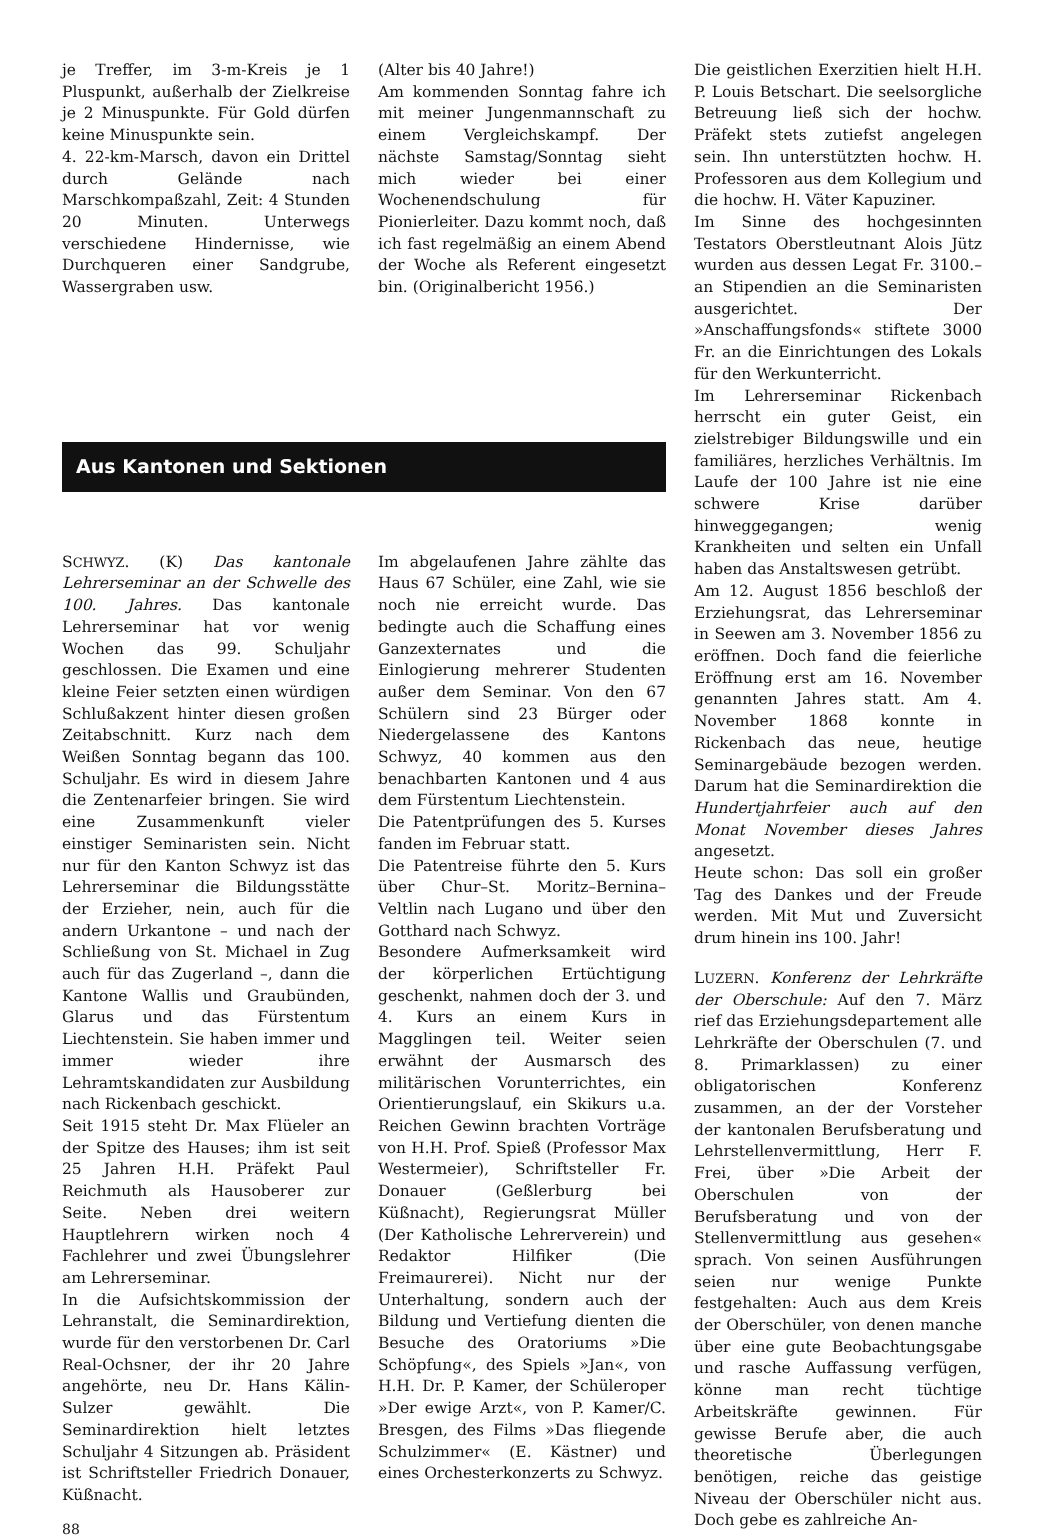je Treffer, im 3-m-Kreis je 1 Pluspunkt, außerhalb der Zielkreise je 2 Minuspunkte. Für Gold dürfen keine Minuspunkte sein.
4. 22-km-Marsch, davon ein Drittel durch Gelände nach Marschkompaßzahl, Zeit: 4 Stunden 20 Minuten. Unterwegs verschiedene Hindernisse, wie Durchqueren einer Sandgrube, Wassergraben usw.
(Alter bis 40 Jahre!)
Am kommenden Sonntag fahre ich mit meiner Jungenmannschaft zu einem Vergleichskampf. Der nächste Samstag/Sonntag sieht mich wieder bei einer Wochenendschulung für Pionierleiter. Dazu kommt noch, daß ich fast regelmäßig an einem Abend der Woche als Referent eingesetzt bin. (Originalbericht 1956.)
Aus Kantonen und Sektionen
SCHWYZ. (K) Das kantonale Lehrerseminar an der Schwelle des 100. Jahres. Das kantonale Lehrerseminar hat vor wenig Wochen das 99. Schuljahr geschlossen. Die Examen und eine kleine Feier setzten einen würdigen Schlußakzent hinter diesen großen Zeitabschnitt. Kurz nach dem Weißen Sonntag begann das 100. Schuljahr. Es wird in diesem Jahre die Zentenarfeier bringen. Sie wird eine Zusammenkunft vieler einstiger Seminaristen sein. Nicht nur für den Kanton Schwyz ist das Lehrerseminar die Bildungsstätte der Erzieher, nein, auch für die andern Urkantone – und nach der Schließung von St. Michael in Zug auch für das Zugerland –, dann die Kantone Wallis und Graubünden, Glarus und das Fürstentum Liechtenstein. Sie haben immer und immer wieder ihre Lehramtskandidaten zur Ausbildung nach Rickenbach geschickt.
Seit 1915 steht Dr. Max Flüeler an der Spitze des Hauses; ihm ist seit 25 Jahren H.H. Präfekt Paul Reichmuth als Hausoberer zur Seite. Neben drei weitern Hauptlehrern wirken noch 4 Fachlehrer und zwei Übungslehrer am Lehrerseminar.
In die Aufsichtskommission der Lehranstalt, die Seminardirektion, wurde für den verstorbenen Dr. Carl Real-Ochsner, der ihr 20 Jahre angehörte, neu Dr. Hans Kälin-Sulzer gewählt. Die Seminardirektion hielt letztes Schuljahr 4 Sitzungen ab. Präsident ist Schriftsteller Friedrich Donauer, Küßnacht.
88
Im abgelaufenen Jahre zählte das Haus 67 Schüler, eine Zahl, wie sie noch nie erreicht wurde. Das bedingte auch die Schaffung eines Ganzexternates und die Einlogierung mehrerer Studenten außer dem Seminar. Von den 67 Schülern sind 23 Bürger oder Niedergelassene des Kantons Schwyz, 40 kommen aus den benachbarten Kantonen und 4 aus dem Fürstentum Liechtenstein.
Die Patentprüfungen des 5. Kurses fanden im Februar statt.
Die Patentreise führte den 5. Kurs über Chur–St. Moritz–Bernina–Veltlin nach Lugano und über den Gotthard nach Schwyz.
Besondere Aufmerksamkeit wird der körperlichen Ertüchtigung geschenkt, nahmen doch der 3. und 4. Kurs an einem Kurs in Magglingen teil. Weiter seien erwähnt der Ausmarsch des militärischen Vorunterrichtes, ein Orientierungslauf, ein Skikurs u.a. Reichen Gewinn brachten Vorträge von H.H. Prof. Spieß (Professor Max Westermeier), Schriftsteller Fr. Donauer (Geßlerburg bei Küßnacht), Regierungsrat Müller (Der Katholische Lehrerverein) und Redaktor Hilfiker (Die Freimaurerei). Nicht nur der Unterhaltung, sondern auch der Bildung und Vertiefung dienten die Besuche des Oratoriums »Die Schöpfung«, des Spiels »Jan«, von H.H. Dr. P. Kamer, der Schüleroper »Der ewige Arzt«, von P. Kamer/C. Bresgen, des Films »Das fliegende Schulzimmer« (E. Kästner) und eines Orchesterkonzerts zu Schwyz.
Die geistlichen Exerzitien hielt H.H. P. Louis Betschart. Die seelsorgliche Betreuung ließ sich der hochw. Präfekt stets zutiefst angelegen sein. Ihn unterstützten hochw. H. Professoren aus dem Kollegium und die hochw. H. Väter Kapuziner.
Im Sinne des hochgesinnten Testators Oberstleutnant Alois Jütz wurden aus dessen Legat Fr. 3100.– an Stipendien an die Seminaristen ausgerichtet. Der »Anschaffungsfonds« stiftete 3000 Fr. an die Einrichtungen des Lokals für den Werkunterricht.
Im Lehrerseminar Rickenbach herrscht ein guter Geist, ein zielstrebiger Bildungswille und ein familiäres, herzliches Verhältnis. Im Laufe der 100 Jahre ist nie eine schwere Krise darüber hinweggegangen; wenig Krankheiten und selten ein Unfall haben das Anstaltswesen getrübt.
Am 12. August 1856 beschloß der Erziehungsrat, das Lehrerseminar in Seewen am 3. November 1856 zu eröffnen. Doch fand die feierliche Eröffnung erst am 16. November genannten Jahres statt. Am 4. November 1868 konnte in Rickenbach das neue, heutige Seminargebäude bezogen werden. Darum hat die Seminardirektion die Hundertjahrfeier auch auf den Monat November dieses Jahres angesetzt.
Heute schon: Das soll ein großer Tag des Dankes und der Freude werden. Mit Mut und Zuversicht drum hinein ins 100. Jahr!
LUZERN. Konferenz der Lehrkräfte der Oberschule: Auf den 7. März rief das Erziehungsdepartement alle Lehrkräfte der Oberschulen (7. und 8. Primarklassen) zu einer obligatorischen Konferenz zusammen, an der der Vorsteher der kantonalen Berufsberatung und Lehrstellenvermittlung, Herr F. Frei, über »Die Arbeit der Oberschulen von der Berufsberatung und von der Stellenvermittlung aus gesehen« sprach. Von seinen Ausführungen seien nur wenige Punkte festgehalten: Auch aus dem Kreis der Oberschüler, von denen manche über eine gute Beobachtungsgabe und rasche Auffassung verfügen, könne man recht tüchtige Arbeitskräfte gewinnen. Für gewisse Berufe aber, die auch theoretische Überlegungen benötigen, reiche das geistige Niveau der Oberschüler nicht aus. Doch gebe es zahlreiche An-